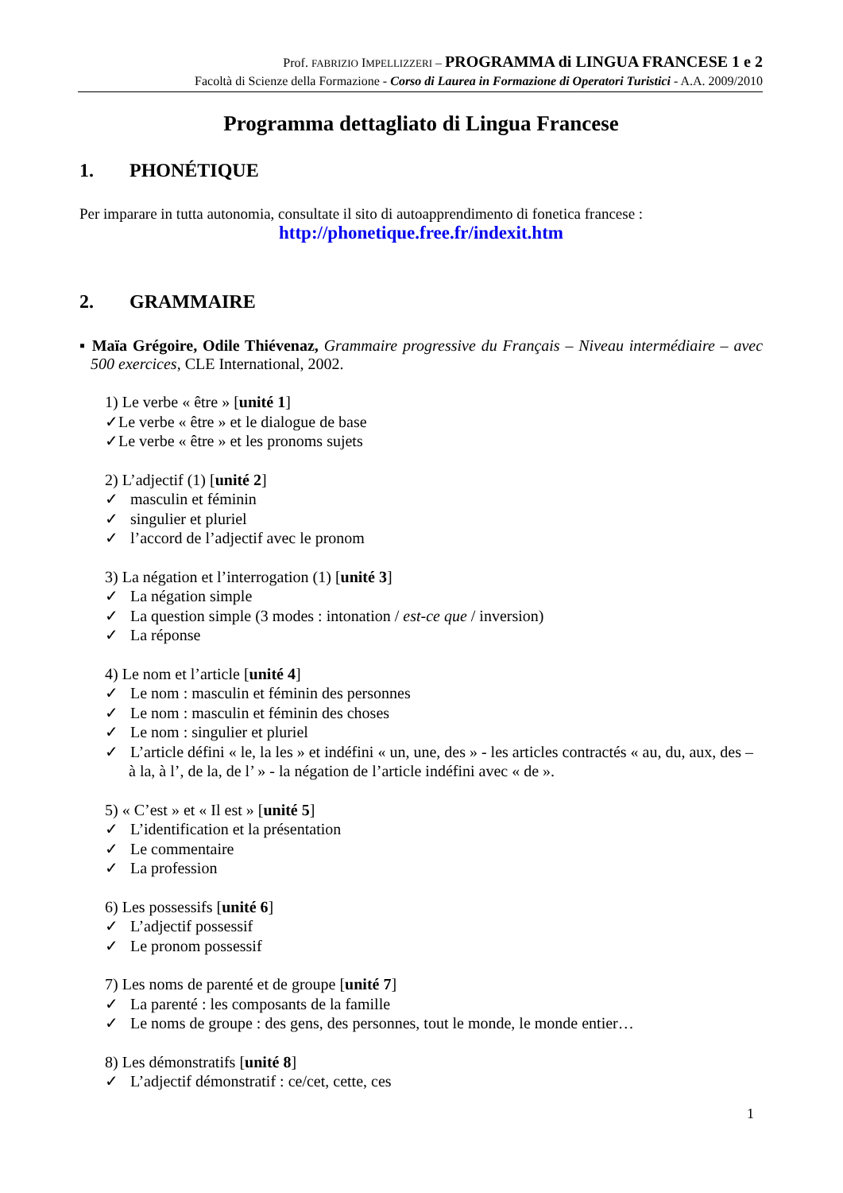Prof. FABRIZIO IMPELLIZZERI – PROGRAMMA di LINGUA FRANCESE 1 e 2
Facoltà di Scienze della Formazione - Corso di Laurea in Formazione di Operatori Turistici - A.A. 2009/2010
Programma dettagliato di Lingua Francese
1. PHONÉTIQUE
Per imparare in tutta autonomia, consultate il sito di autoapprendimento di fonetica francese :
http://phonetique.free.fr/indexit.htm
2. GRAMMAIRE
▪ Maïa Grégoire, Odile Thiévenaz, Grammaire progressive du Français – Niveau intermédiaire – avec 500 exercices, CLE International, 2002.
1) Le verbe « être » [unité 1]
✓Le verbe « être » et le dialogue de base
✓Le verbe « être » et les pronoms sujets
2) L’adjectif (1) [unité 2]
✓ masculin et féminin
✓ singulier et pluriel
✓ l’accord de l’adjectif avec le pronom
3) La négation et l’interrogation (1) [unité 3]
✓ La négation simple
✓ La question simple (3 modes : intonation / est-ce que / inversion)
✓ La réponse
4) Le nom et l’article [unité 4]
✓ Le nom : masculin et féminin des personnes
✓ Le nom : masculin et féminin des choses
✓ Le nom : singulier et pluriel
✓ L’article défini « le, la les » et indéfini « un, une, des » - les articles contractés « au, du, aux, des – à la, à l’, de la, de l’ » - la négation de l’article indéfini avec « de ».
5) « C’est » et « Il est » [unité 5]
✓ L’identification et la présentation
✓ Le commentaire
✓ La profession
6) Les possessifs [unité 6]
✓ L’adjectif possessif
✓ Le pronom possessif
7) Les noms de parenté et de groupe [unité 7]
✓ La parenté : les composants de la famille
✓ Le noms de groupe : des gens, des personnes, tout le monde, le monde entier…
8) Les démonstratifs [unité 8]
✓ L’adjectif démonstratif : ce/cet, cette, ces
1